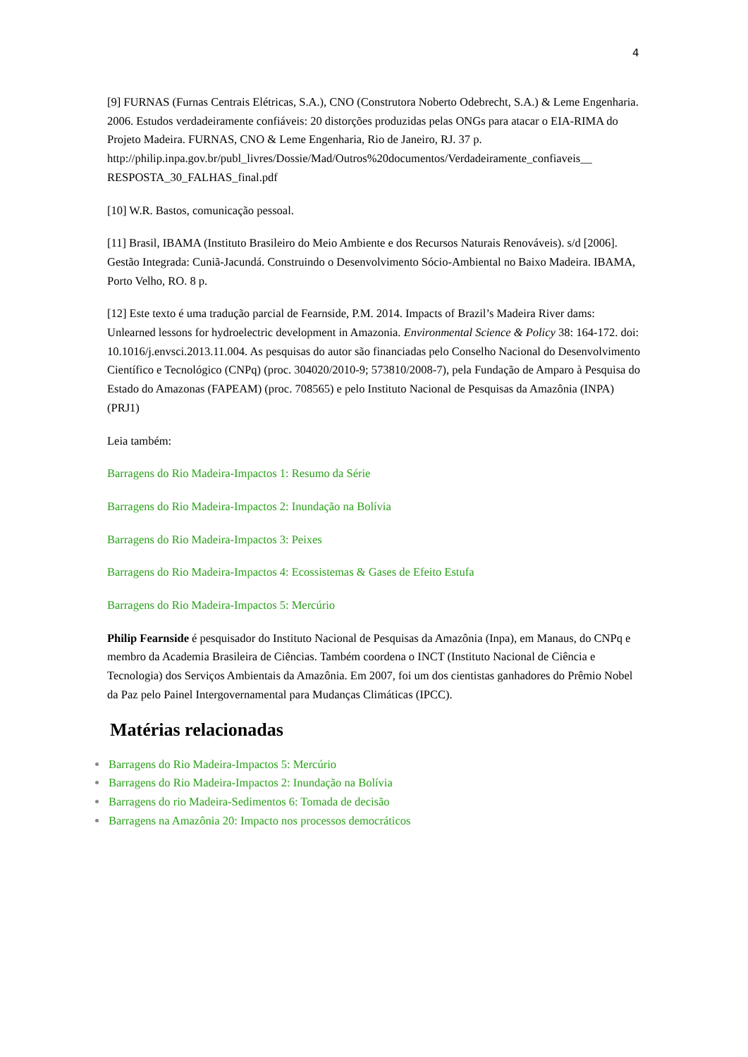4
[9] FURNAS (Furnas Centrais Elétricas, S.A.), CNO (Construtora Noberto Odebrecht, S.A.) & Leme Engenharia. 2006. Estudos verdadeiramente confiáveis: 20 distorções produzidas pelas ONGs para atacar o EIA-RIMA do Projeto Madeira. FURNAS, CNO & Leme Engenharia, Rio de Janeiro, RJ. 37 p. http://philip.inpa.gov.br/publ_livres/Dossie/Mad/Outros%20documentos/Verdadeiramente_confiaveis__ RESPOSTA_30_FALHAS_final.pdf
[10] W.R. Bastos, comunicação pessoal.
[11] Brasil, IBAMA (Instituto Brasileiro do Meio Ambiente e dos Recursos Naturais Renováveis). s/d [2006]. Gestão Integrada: Cuniã-Jacundá. Construindo o Desenvolvimento Sócio-Ambiental no Baixo Madeira. IBAMA, Porto Velho, RO. 8 p.
[12] Este texto é uma tradução parcial de Fearnside, P.M. 2014. Impacts of Brazil’s Madeira River dams: Unlearned lessons for hydroelectric development in Amazonia. Environmental Science & Policy 38: 164-172. doi: 10.1016/j.envsci.2013.11.004. As pesquisas do autor são financiadas pelo Conselho Nacional do Desenvolvimento Científico e Tecnológico (CNPq) (proc. 304020/2010-9; 573810/2008-7), pela Fundação de Amparo à Pesquisa do Estado do Amazonas (FAPEAM) (proc. 708565) e pelo Instituto Nacional de Pesquisas da Amazônia (INPA) (PRJ1)
Leia também:
Barragens do Rio Madeira-Impactos 1: Resumo da Série
Barragens do Rio Madeira-Impactos 2: Inundação na Bolívia
Barragens do Rio Madeira-Impactos 3: Peixes
Barragens do Rio Madeira-Impactos 4: Ecossistemas & Gases de Efeito Estufa
Barragens do Rio Madeira-Impactos 5: Mercúrio
Philip Fearnside é pesquisador do Instituto Nacional de Pesquisas da Amazônia (Inpa), em Manaus, do CNPq e membro da Academia Brasileira de Ciências. Também coordena o INCT (Instituto Nacional de Ciência e Tecnologia) dos Serviços Ambientais da Amazônia. Em 2007, foi um dos cientistas ganhadores do Prêmio Nobel da Paz pelo Painel Intergovernamental para Mudanças Climáticas (IPCC).
Matérias relacionadas
Barragens do Rio Madeira-Impactos 5: Mercúrio
Barragens do Rio Madeira-Impactos 2: Inundação na Bolívia
Barragens do rio Madeira-Sedimentos 6: Tomada de decisão
Barragens na Amazônia 20: Impacto nos processos democráticos